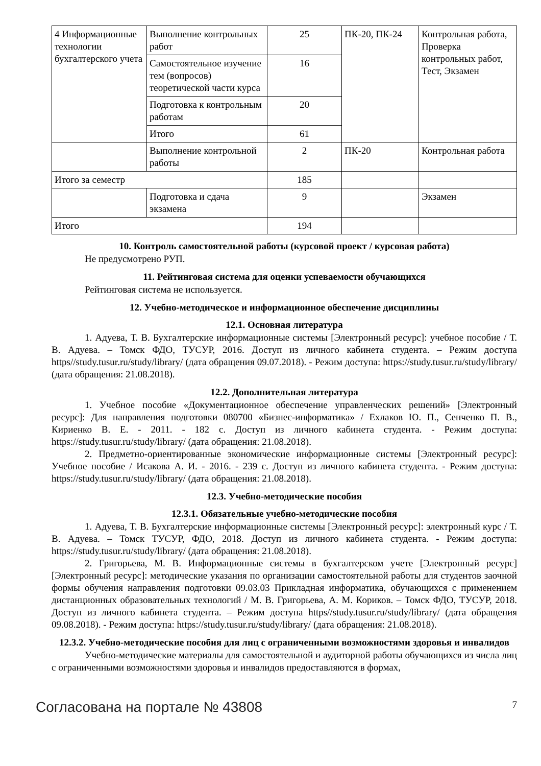| 4 Информационные технологии бухгалтерского учета | Выполнение контрольных работ | 25 | ПК-20, ПК-24 | Контрольная работа, Проверка контрольных работ, Тест, Экзамен |
| | Самостоятельное изучение тем (вопросов) теоретической части курса | 16 | | |
| | Подготовка к контрольным работам | 20 | | |
| | Итого | 61 | | |
| | Выполнение контрольной работы | 2 | ПК-20 | Контрольная работа |
| Итого за семестр | | 185 | | |
| | Подготовка и сдача экзамена | 9 | | Экзамен |
| Итого | | 194 | | |
10. Контроль самостоятельной работы (курсовой проект / курсовая работа)
Не предусмотрено РУП.
11. Рейтинговая система для оценки успеваемости обучающихся
Рейтинговая система не используется.
12. Учебно-методическое и информационное обеспечение дисциплины
12.1. Основная литература
1. Адуева, Т. В. Бухгалтерские информационные системы [Электронный ресурс]: учебное пособие / Т. В. Адуева. – Томск ФДО, ТУСУР, 2016. Доступ из личного кабинета студента. – Режим доступа https//study.tusur.ru/study/library/ (дата обращения 09.07.2018). - Режим доступа: https://study.tusur.ru/study/library/ (дата обращения: 21.08.2018).
12.2. Дополнительная литература
1. Учебное пособие «Документационное обеспечение управленческих решений» [Электронный ресурс]: Для направления подготовки 080700 «Бизнес-информатика» / Ехлаков Ю. П., Сенченко П. В., Кириенко В. Е. - 2011. - 182 с. Доступ из личного кабинета студента. - Режим доступа: https://study.tusur.ru/study/library/ (дата обращения: 21.08.2018).
2. Предметно-ориентированные экономические информационные системы [Электронный ресурс]: Учебное пособие / Исакова А. И. - 2016. - 239 с. Доступ из личного кабинета студента. - Режим доступа: https://study.tusur.ru/study/library/ (дата обращения: 21.08.2018).
12.3. Учебно-методические пособия
12.3.1. Обязательные учебно-методические пособия
1. Адуева, Т. В. Бухгалтерские информационные системы [Электронный ресурс]: электронный курс / Т. В. Адуева. – Томск ТУСУР, ФДО, 2018. Доступ из личного кабинета студента. - Режим доступа: https://study.tusur.ru/study/library/ (дата обращения: 21.08.2018).
2. Григорьева, М. В. Информационные системы в бухгалтерском учете [Электронный ресурс] [Электронный ресурс]: методические указания по организации самостоятельной работы для студентов заочной формы обучения направления подготовки 09.03.03 Прикладная информатика, обучающихся с применением дистанционных образовательных технологий / М. В. Григорьева, А. М. Кориков. – Томск ФДО, ТУСУР, 2018. Доступ из личного кабинета студента. – Режим доступа https//study.tusur.ru/study/library/ (дата обращения 09.08.2018). - Режим доступа: https://study.tusur.ru/study/library/ (дата обращения: 21.08.2018).
12.3.2. Учебно-методические пособия для лиц с ограниченными возможностями здоровья и инвалидов
Учебно-методические материалы для самостоятельной и аудиторной работы обучающихся из числа лиц с ограниченными возможностями здоровья и инвалидов предоставляются в формах,
Согласована на портале № 43808 7